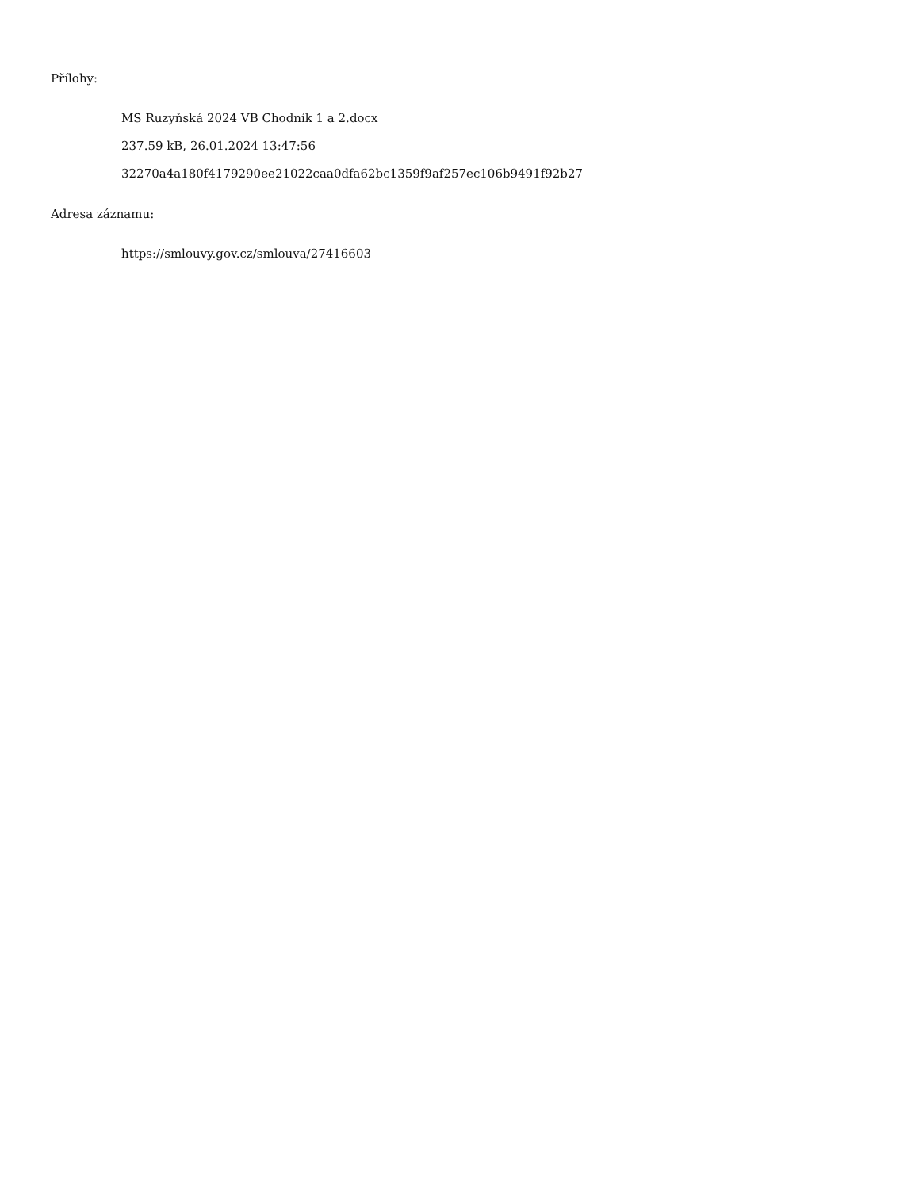Přílohy:
MS Ruzyňská 2024 VB Chodník 1 a 2.docx
237.59 kB, 26.01.2024 13:47:56
32270a4a180f4179290ee21022caa0dfa62bc1359f9af257ec106b9491f92b27
Adresa záznamu:
https://smlouvy.gov.cz/smlouva/27416603